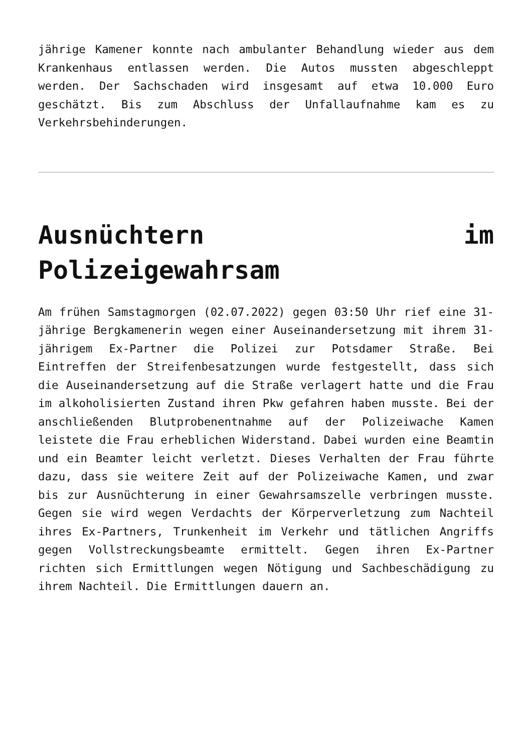jährige Kamener konnte nach ambulanter Behandlung wieder aus dem Krankenhaus entlassen werden. Die Autos mussten abgeschleppt werden. Der Sachschaden wird insgesamt auf etwa 10.000 Euro geschätzt. Bis zum Abschluss der Unfallaufnahme kam es zu Verkehrsbehinderungen.
Ausnüchtern im Polizeigewahrsam
Am frühen Samstagmorgen (02.07.2022) gegen 03:50 Uhr rief eine 31-jährige Bergkamenerin wegen einer Auseinandersetzung mit ihrem 31-jährigem Ex-Partner die Polizei zur Potsdamer Straße. Bei Eintreffen der Streifenbesatzungen wurde festgestellt, dass sich die Auseinandersetzung auf die Straße verlagert hatte und die Frau im alkoholisierten Zustand ihren Pkw gefahren haben musste. Bei der anschließenden Blutprobenentnahme auf der Polizeiwache Kamen leistete die Frau erheblichen Widerstand. Dabei wurden eine Beamtin und ein Beamter leicht verletzt. Dieses Verhalten der Frau führte dazu, dass sie weitere Zeit auf der Polizeiwache Kamen, und zwar bis zur Ausnüchterung in einer Gewahrsamszelle verbringen musste. Gegen sie wird wegen Verdachts der Körperverletzung zum Nachteil ihres Ex-Partners, Trunkenheit im Verkehr und tätlichen Angriffs gegen Vollstreckungsbeamte ermittelt. Gegen ihren Ex-Partner richten sich Ermittlungen wegen Nötigung und Sachbeschädigung zu ihrem Nachteil. Die Ermittlungen dauern an.